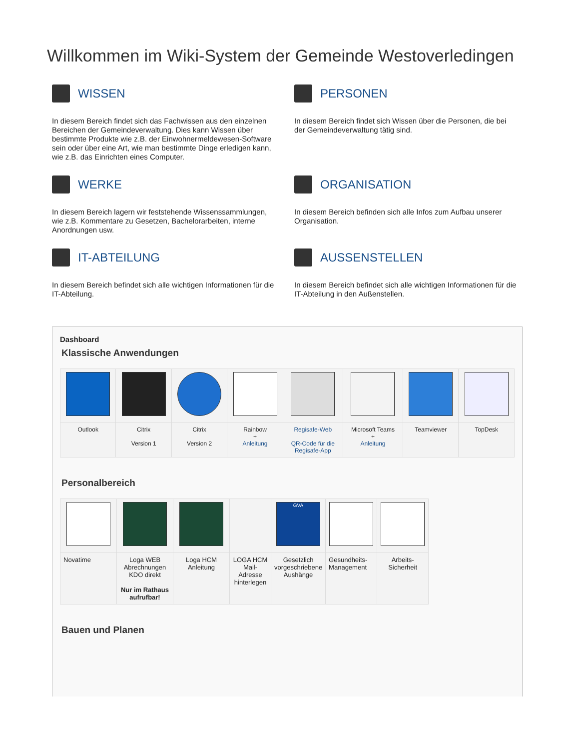Willkommen im Wiki-System der Gemeinde Westoverledingen
WISSEN
In diesem Bereich findet sich das Fachwissen aus den einzelnen Bereichen der Gemeindeverwaltung. Dies kann Wissen über bestimmte Produkte wie z.B. der Einwohnermeldewesen-Software sein oder über eine Art, wie man bestimmte Dinge erledigen kann, wie z.B. das Einrichten eines Computer.
PERSONEN
In diesem Bereich findet sich Wissen über die Personen, die bei der Gemeindeverwaltung tätig sind.
WERKE
In diesem Bereich lagern wir feststehende Wissenssammlungen, wie z.B. Kommentare zu Gesetzen, Bachelorarbeiten, interne Anordnungen usw.
ORGANISATION
In diesem Bereich befinden sich alle Infos zum Aufbau unserer Organisation.
IT-ABTEILUNG
In diesem Bereich befindet sich alle wichtigen Informationen für die IT-Abteilung.
AUSSENSTELLEN
In diesem Bereich befindet sich alle wichtigen Informationen für die IT-Abteilung in den Außenstellen.
Dashboard
Klassische Anwendungen
| Outlook | Citrix Version 1 | Citrix Version 2 | Rainbow + Anleitung | Regisafe-Web QR-Code für die Regisafe-App | Microsoft Teams + Anleitung | Teamviewer | TopDesk |
Personalbereich
| | | | | GVA | | |
| Novatime | Loga WEB Abrechnungen KDO direkt Nur im Rathaus aufrufbar! | Loga HCM Anleitung | LOGA HCM Mail-Adresse hinterlegen | Gesetzlich vorgeschriebene Aushänge | Gesundheits-Management | Arbeits-Sicherheit |
Bauen und Planen